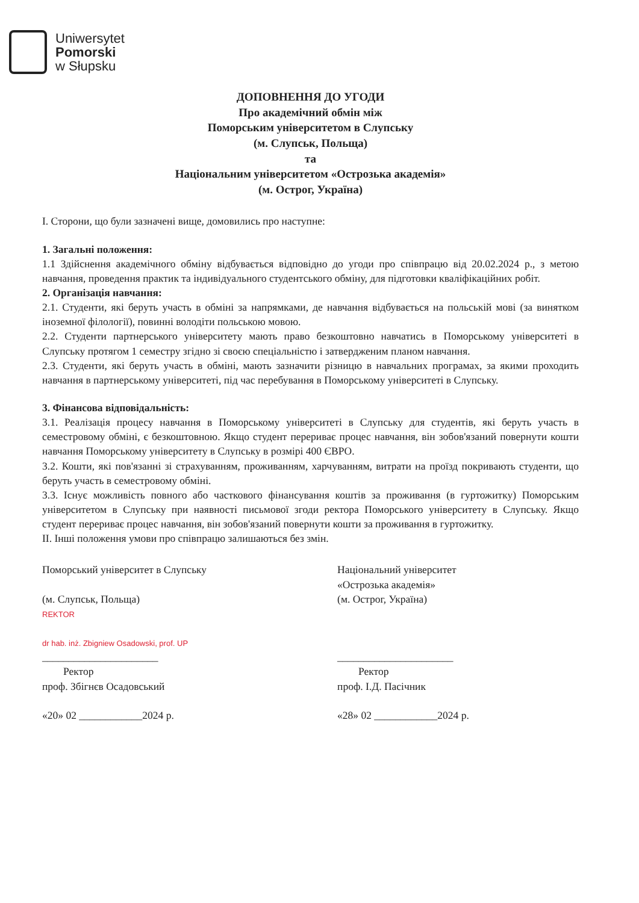Uniwersytet
Pomorski
w Słupsku
ДОПОВНЕННЯ ДО УГОДИ
Про академічний обмін між
Поморським університетом в Слупську
(м. Слупськ, Польща)
та
Національним університетом «Острозька академія»
(м. Острог, Україна)
I. Сторони, що були зазначені вище, домовились про наступне:
1. Загальні положення:
1.1 Здійснення академічного обміну відбувається відповідно до угоди про співпрацю від 20.02.2024 р., з метою навчання, проведення практик та індивідуального студентського обміну, для підготовки кваліфікаційних робіт.
2. Організація навчання:
2.1. Студенти, які беруть участь в обміні за напрямками, де навчання відбувається на польській мові (за винятком іноземної філології), повинні володіти польською мовою.
2.2. Студенти партнерського університету мають право безкоштовно навчатись в Поморському університеті в Слупську протягом 1 семестру згідно зі своєю спеціальністю і затвердженим планом навчання.
2.3. Студенти, які беруть участь в обміні, мають зазначити різницю в навчальних програмах, за якими проходить навчання в партнерському університеті, під час перебування в Поморському університеті в Слупську.
3. Фінансова відповідальність:
3.1. Реалізація процесу навчання в Поморському університеті в Слупську для студентів, які беруть участь в семестровому обміні, є безкоштовною. Якщо студент перериває процес навчання, він зобов'язаний повернути кошти навчання Поморському університету в Слупську в розмірі 400 ЄВРО.
3.2. Кошти, які пов'язанні зі страхуванням, проживанням, харчуванням, витрати на проїзд покривають студенти, що беруть участь в семестровому обміні.
3.3. Існує можливість повного або часткового фінансування коштів за проживання (в гуртожитку) Поморським університетом в Слупську при наявності письмової згоди ректора Поморського університету в Слупську. Якщо студент перериває процес навчання, він зобов'язаний повернути кошти за проживання в гуртожитку.
II. Інші положення умови про співпрацю залишаються без змін.
Поморський університет в Слупську
(м. Слупськ, Польща)
REKTOR
dr hab. inż. Zbigniew Osadowski, prof. UP
______________________
Ректор
проф. Збігнєв Осадовський
«20» 02 ____________2024 р.
Національний університет
«Острозька академія»
(м. Острог, Україна)
______________________
Ректор
проф. І.Д. Пасічник
«28» 02 ____________2024 р.